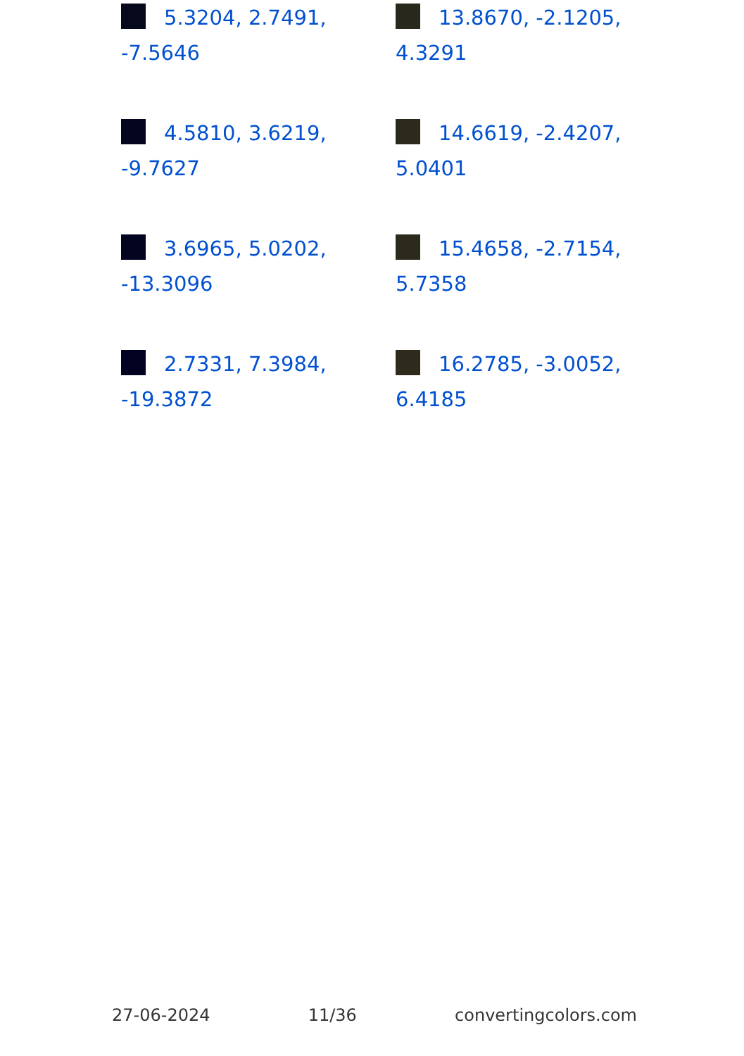5.3204, 2.7491,
-7.5646
13.8670, -2.1205,
4.3291
4.5810, 3.6219,
-9.7627
14.6619, -2.4207,
5.0401
3.6965, 5.0202,
-13.3096
15.4658, -2.7154,
5.7358
2.7331, 7.3984,
-19.3872
16.2785, -3.0052,
6.4185
27-06-2024 11/36 convertingcolors.com